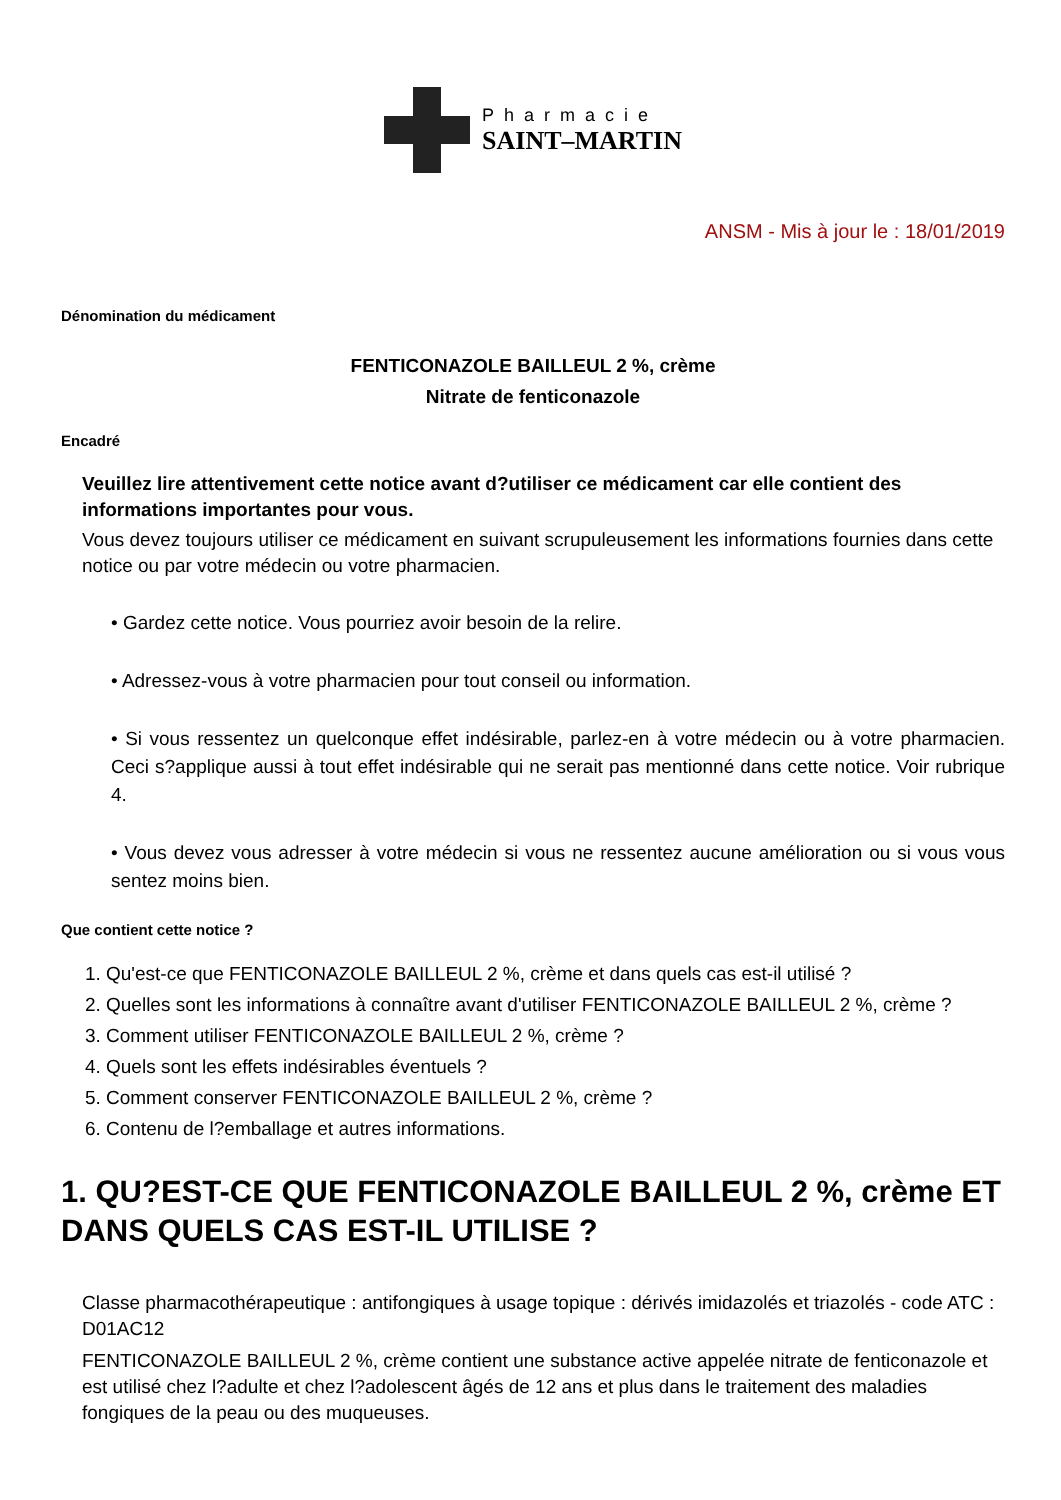Pharmacie
SAINT–MARTIN
ANSM - Mis à jour le : 18/01/2019
Dénomination du médicament
FENTICONAZOLE BAILLEUL 2 %, crème
Nitrate de fenticonazole
Encadré
Veuillez lire attentivement cette notice avant d?utiliser ce médicament car elle contient des informations importantes pour vous.
Vous devez toujours utiliser ce médicament en suivant scrupuleusement les informations fournies dans cette notice ou par votre médecin ou votre pharmacien.
• Gardez cette notice. Vous pourriez avoir besoin de la relire.
• Adressez-vous à votre pharmacien pour tout conseil ou information.
• Si vous ressentez un quelconque effet indésirable, parlez-en à votre médecin ou à votre pharmacien. Ceci s?applique aussi à tout effet indésirable qui ne serait pas mentionné dans cette notice. Voir rubrique 4.
• Vous devez vous adresser à votre médecin si vous ne ressentez aucune amélioration ou si vous vous sentez moins bien.
Que contient cette notice ?
1. Qu'est-ce que FENTICONAZOLE BAILLEUL 2 %, crème et dans quels cas est-il utilisé ?
2. Quelles sont les informations à connaître avant d'utiliser FENTICONAZOLE BAILLEUL 2 %, crème ?
3. Comment utiliser FENTICONAZOLE BAILLEUL 2 %, crème ?
4. Quels sont les effets indésirables éventuels ?
5. Comment conserver FENTICONAZOLE BAILLEUL 2 %, crème ?
6. Contenu de l?emballage et autres informations.
1. QU?EST-CE QUE FENTICONAZOLE BAILLEUL 2 %, crème ET DANS QUELS CAS EST-IL UTILISE ?
Classe pharmacothérapeutique : antifongiques à usage topique : dérivés imidazolés et triazolés - code ATC : D01AC12
FENTICONAZOLE BAILLEUL 2 %, crème contient une substance active appelée nitrate de fenticonazole et est utilisé chez l?adulte et chez l?adolescent âgés de 12 ans et plus dans le traitement des maladies fongiques de la peau ou des muqueuses.